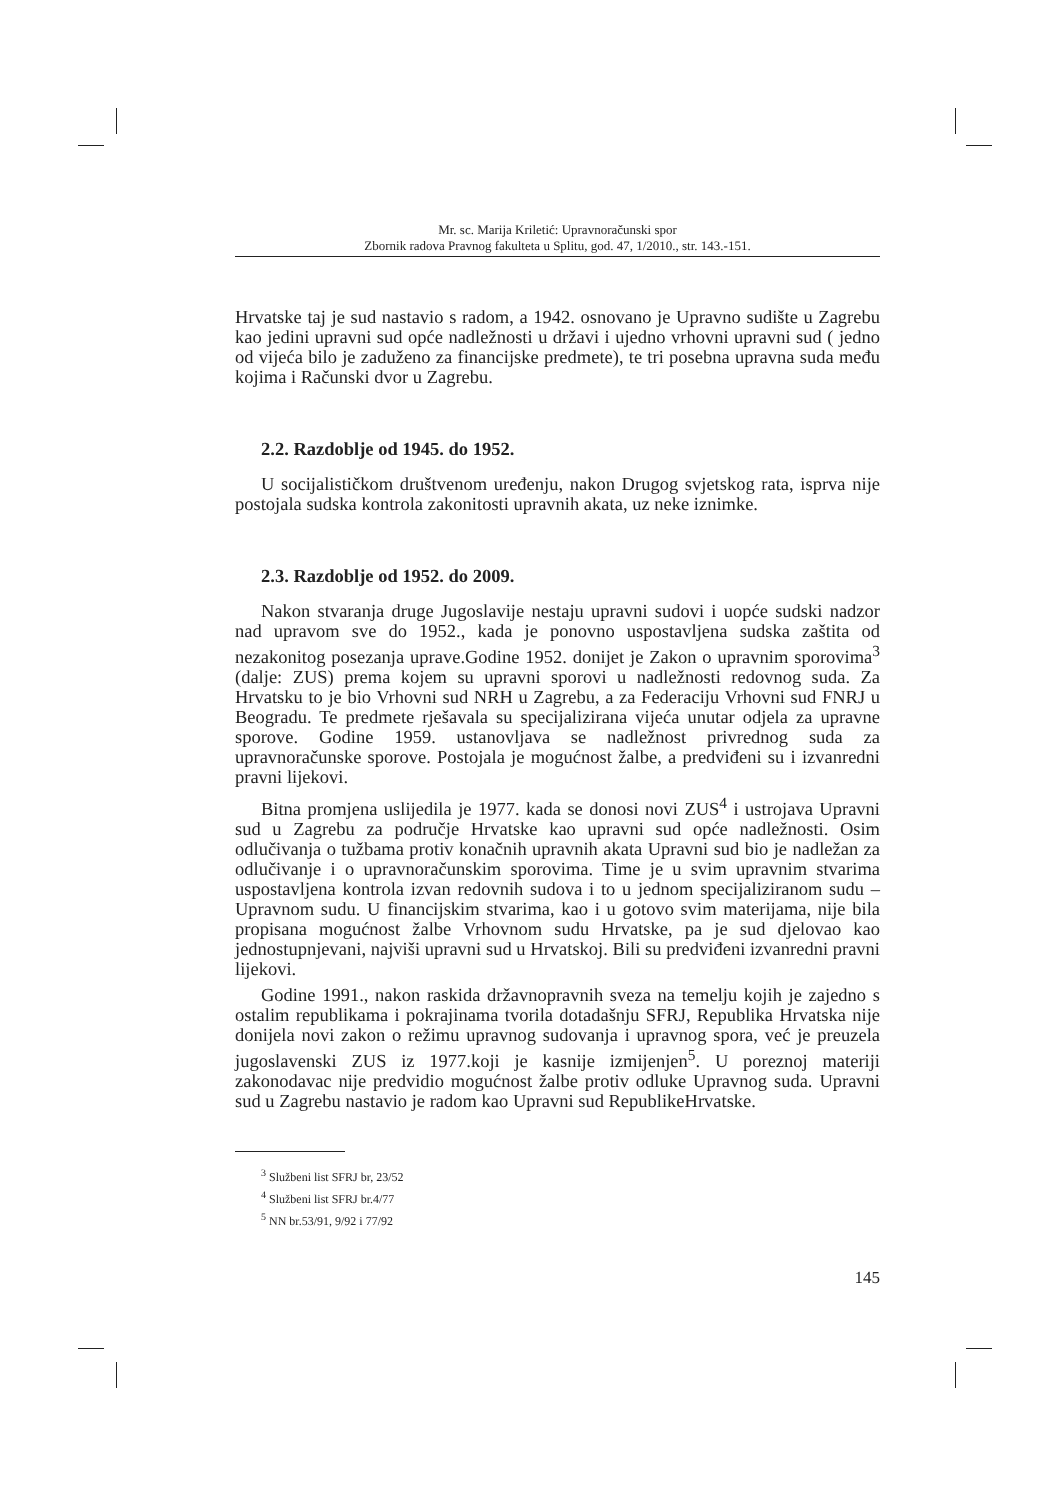Mr. sc. Marija Kriletić: Upravnoračunski spor
Zbornik radova Pravnog fakulteta u Splitu, god. 47, 1/2010., str. 143.-151.
Hrvatske taj je sud nastavio s radom, a 1942. osnovano je Upravno sudište u Zagrebu kao jedini upravni sud opće nadležnosti u državi i ujedno vrhovni upravni sud ( jedno od vijeća bilo je zaduženo za financijske predmete), te tri posebna upravna suda među kojima i Računski dvor u Zagrebu.
2.2. Razdoblje od 1945. do 1952.
U socijalističkom društvenom uređenju, nakon Drugog svjetskog rata, isprva nije postojala sudska kontrola zakonitosti upravnih akata, uz neke iznimke.
2.3. Razdoblje od 1952. do 2009.
Nakon stvaranja druge Jugoslavije nestaju upravni sudovi i uopće sudski nadzor nad upravom sve do 1952., kada je ponovno uspostavljena sudska zaštita od nezakonitog posezanja uprave.Godine 1952. donijet je Zakon o upravnim sporovima<sup>3</sup> (dalje: ZUS) prema kojem su upravni sporovi u nadležnosti redovnog suda. Za Hrvatsku to je bio Vrhovni sud NRH u Zagrebu, a za Federaciju Vrhovni sud FNRJ u Beogradu. Te predmete rješavala su specijalizirana vijeća unutar odjela za upravne sporove. Godine 1959. ustanovljava se nadležnost privrednog suda za upravnoračunske sporove. Postojala je mogućnost žalbe, a predviđeni su i izvanredni pravni lijekovi.
Bitna promjena uslijedila je 1977. kada se donosi novi ZUS<sup>4</sup> i ustrojava Upravni sud u Zagrebu za područje Hrvatske kao upravni sud opće nadležnosti. Osim odlučivanja o tužbama protiv konačnih upravnih akata Upravni sud bio je nadležan za odlučivanje i o upravnoračunskim sporovima. Time je u svim upravnim stvarima uspostavljena kontrola izvan redovnih sudova i to u jednom specijaliziranom sudu – Upravnom sudu. U financijskim stvarima, kao i u gotovo svim materijama, nije bila propisana mogućnost žalbe Vrhovnom sudu Hrvatske, pa je sud djelovao kao jednostupnjevani, najviši upravni sud u Hrvatskoj. Bili su predviđeni izvanredni pravni lijekovi.
Godine 1991., nakon raskida državnopravnih sveza na temelju kojih je zajedno s ostalim republikama i pokrajinama tvorila dotadašnju SFRJ, Republika Hrvatska nije donijela novi zakon o režimu upravnog sudovanja i upravnog spora, već je preuzela jugoslavenski ZUS iz 1977.koji je kasnije izmijenjen<sup>5</sup>. U poreznoj materiji zakonodavac nije predvidio mogućnost žalbe protiv odluke Upravnog suda. Upravni sud u Zagrebu nastavio je radom kao Upravni sud RepublikeHrvatske.
<sup>3</sup> Službeni list SFRJ br, 23/52
<sup>4</sup> Službeni list SFRJ br.4/77
<sup>5</sup> NN br.53/91, 9/92 i 77/92
145